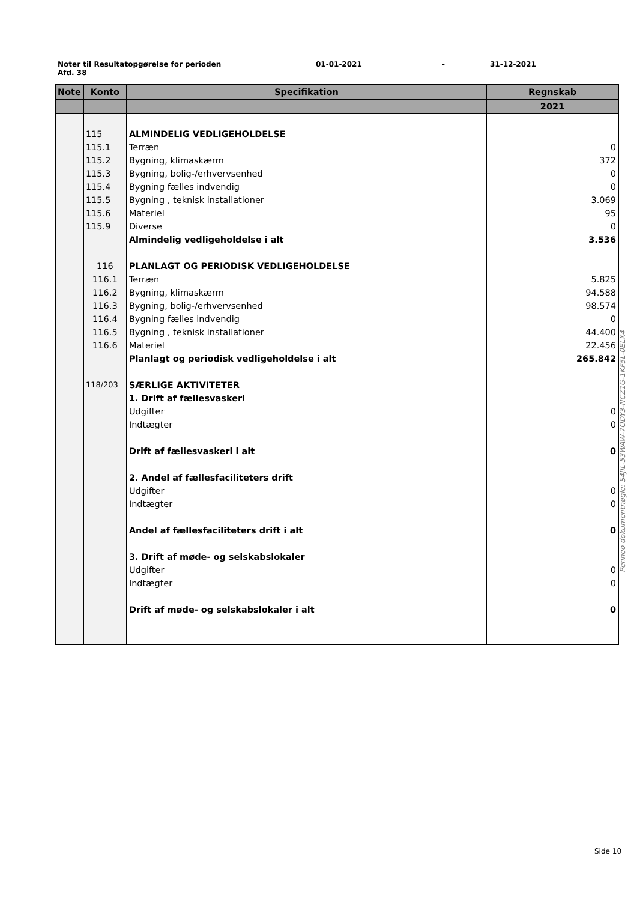Noter til Resultatopgørelse for perioden 01-01-2021 - 31-12-2021
Afd. 38
| Note | Konto | Specifikation | Regnskab |
| --- | --- | --- | --- |
| | | | 2021 |
| | 115 | ALMINDELIG VEDLIGEHOLDELSE | |
| | 115.1 | Terræn | 0 |
| | 115.2 | Bygning, klimaskærm | 372 |
| | 115.3 | Bygning, bolig-/erhvervsenhed | 0 |
| | 115.4 | Bygning fælles indvendig | 0 |
| | 115.5 | Bygning , teknisk installationer | 3.069 |
| | 115.6 | Materiel | 95 |
| | 115.9 | Diverse | 0 |
| | | Almindelig vedligeholdelse i alt | 3.536 |
| | 116 | PLANLAGT OG PERIODISK VEDLIGEHOLDELSE | |
| | 116.1 | Terræn | 5.825 |
| | 116.2 | Bygning, klimaskærm | 94.588 |
| | 116.3 | Bygning, bolig-/erhvervsenhed | 98.574 |
| | 116.4 | Bygning fælles indvendig | 0 |
| | 116.5 | Bygning , teknisk installationer | 44.400 |
| | 116.6 | Materiel | 22.456 |
| | | Planlagt og periodisk vedligeholdelse i alt | 265.842 |
| | 118/203 | SÆRLIGE AKTIVITETER | |
| | | 1. Drift af fællesvaskeri | |
| | | Udgifter | 0 |
| | | Indtægter | 0 |
| | | Drift af fællesvaskeri i alt | 0 |
| | | 2. Andel af fællesfaciliteters drift | |
| | | Udgifter | 0 |
| | | Indtægter | 0 |
| | | Andel af fællesfaciliteters drift i alt | 0 |
| | | 3. Drift af møde- og selskabslokaler | |
| | | Udgifter | 0 |
| | | Indtægter | 0 |
| | | Drift af møde- og selskabslokaler i alt | 0 |
Penneo dokumentnøgle: S4JIL-53WAW-7ODY3-NCZ1G-1KF5L-0ELX4
Side 10